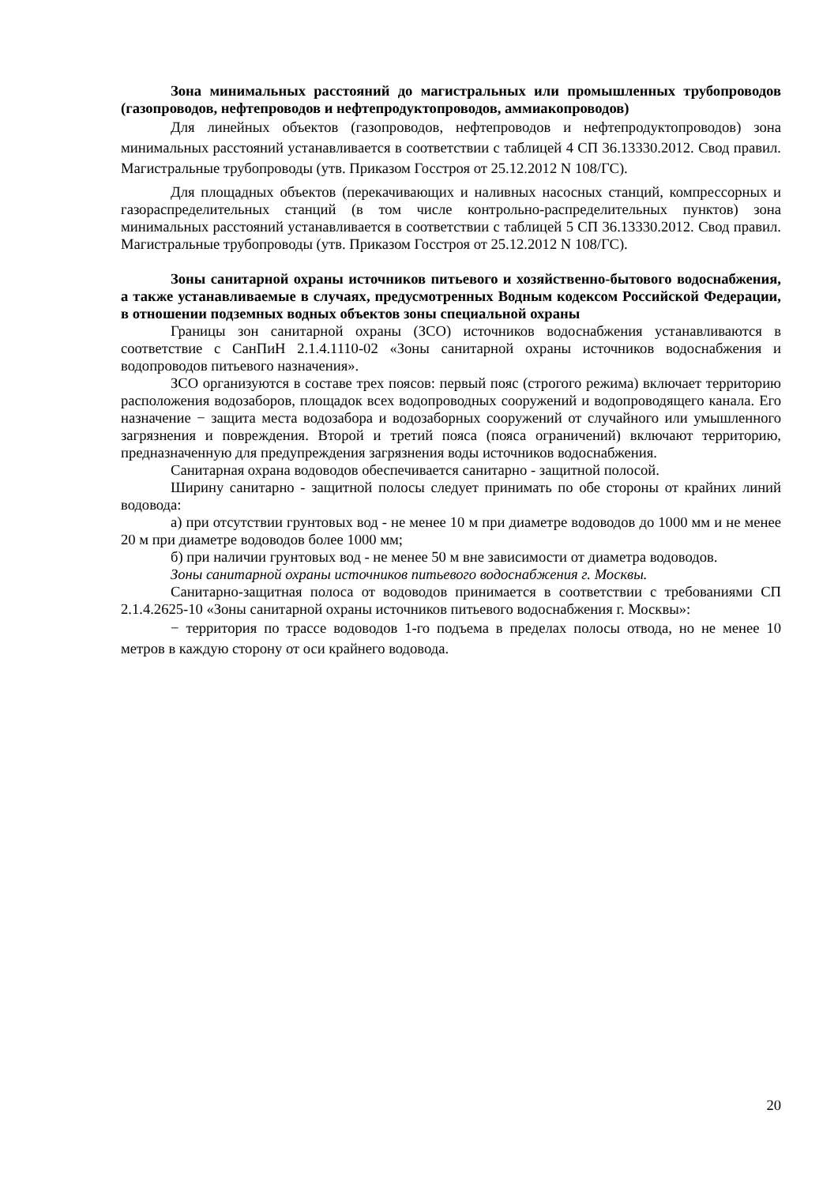Зона минимальных расстояний до магистральных или промышленных трубопроводов (газопроводов, нефтепроводов и нефтепродуктопроводов, аммиакопроводов)
Для линейных объектов (газопроводов, нефтепроводов и нефтепродуктопроводов) зона минимальных расстояний устанавливается в соответствии с таблицей 4 СП 36.13330.2012. Свод правил. Магистральные трубопроводы (утв. Приказом Госстроя от 25.12.2012 N 108/ГС).
Для площадных объектов (перекачивающих и наливных насосных станций, компрессорных и газораспределительных станций (в том числе контрольно-распределительных пунктов) зона минимальных расстояний устанавливается в соответствии с таблицей 5 СП 36.13330.2012. Свод правил. Магистральные трубопроводы (утв. Приказом Госстроя от 25.12.2012 N 108/ГС).
Зоны санитарной охраны источников питьевого и хозяйственно-бытового водоснабжения, а также устанавливаемые в случаях, предусмотренных Водным кодексом Российской Федерации, в отношении подземных водных объектов зоны специальной охраны
Границы зон санитарной охраны (ЗСО) источников водоснабжения устанавливаются в соответствие с СанПиН 2.1.4.1110-02 «Зоны санитарной охраны источников водоснабжения и водопроводов питьевого назначения».
ЗСО организуются в составе трех поясов: первый пояс (строгого режима) включает территорию расположения водозаборов, площадок всех водопроводных сооружений и водопроводящего канала. Его назначение − защита места водозабора и водозаборных сооружений от случайного или умышленного загрязнения и повреждения. Второй и третий пояса (пояса ограничений) включают территорию, предназначенную для предупреждения загрязнения воды источников водоснабжения.
Санитарная охрана водоводов обеспечивается санитарно - защитной полосой.
Ширину санитарно - защитной полосы следует принимать по обе стороны от крайних линий водовода:
а) при отсутствии грунтовых вод - не менее 10 м при диаметре водоводов до 1000 мм и не менее 20 м при диаметре водоводов более 1000 мм;
б) при наличии грунтовых вод - не менее 50 м вне зависимости от диаметра водоводов.
Зоны санитарной охраны источников питьевого водоснабжения г. Москвы.
Санитарно-защитная полоса от водоводов принимается в соответствии с требованиями СП 2.1.4.2625-10 «Зоны санитарной охраны источников питьевого водоснабжения г. Москвы»:
− территория по трассе водоводов 1-го подъема в пределах полосы отвода, но не менее 10 метров в каждую сторону от оси крайнего водовода.
20